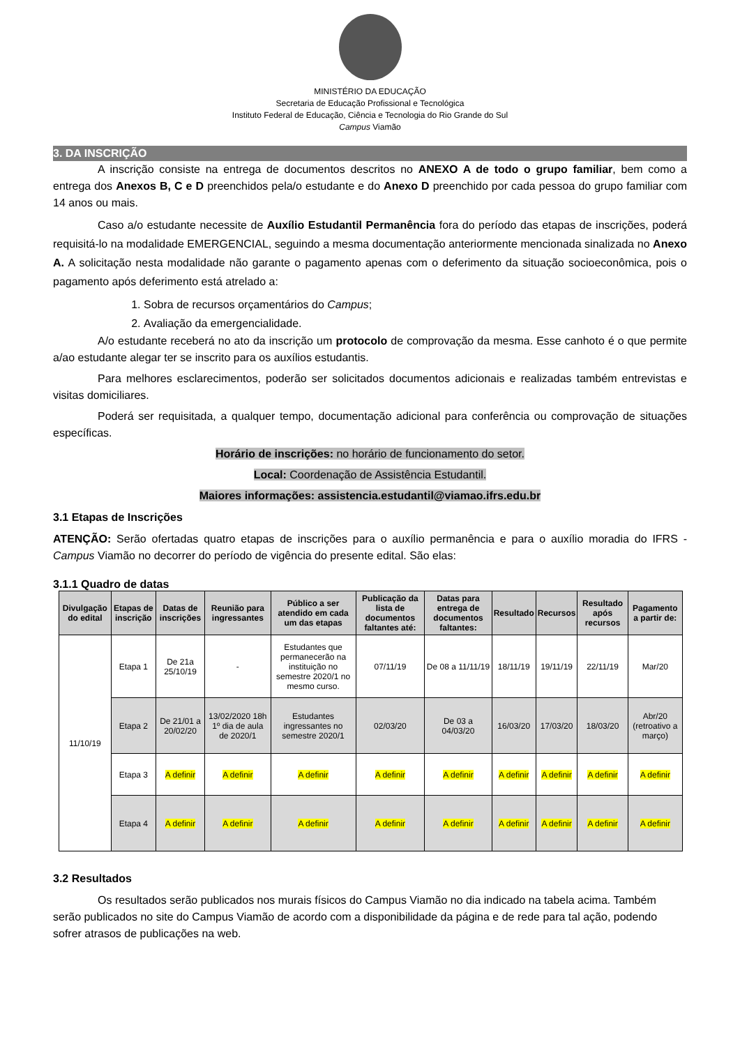MINISTÉRIO DA EDUCAÇÃO
Secretaria de Educação Profissional e Tecnológica
Instituto Federal de Educação, Ciência e Tecnologia do Rio Grande do Sul
Campus Viamão
3. DA INSCRIÇÃO
A inscrição consiste na entrega de documentos descritos no ANEXO A de todo o grupo familiar, bem como a entrega dos Anexos B, C e D preenchidos pela/o estudante e do Anexo D preenchido por cada pessoa do grupo familiar com 14 anos ou mais.
Caso a/o estudante necessite de Auxílio Estudantil Permanência fora do período das etapas de inscrições, poderá requisitá-lo na modalidade EMERGENCIAL, seguindo a mesma documentação anteriormente mencionada sinalizada no Anexo A. A solicitação nesta modalidade não garante o pagamento apenas com o deferimento da situação socioeconômica, pois o pagamento após deferimento está atrelado a:
1. Sobra de recursos orçamentários do Campus;
2. Avaliação da emergencialidade.
A/o estudante receberá no ato da inscrição um protocolo de comprovação da mesma. Esse canhoto é o que permite a/ao estudante alegar ter se inscrito para os auxílios estudantis.
Para melhores esclarecimentos, poderão ser solicitados documentos adicionais e realizadas também entrevistas e visitas domiciliares.
Poderá ser requisitada, a qualquer tempo, documentação adicional para conferência ou comprovação de situações específicas.
Horário de inscrições: no horário de funcionamento do setor.
Local: Coordenação de Assistência Estudantil.
Maiores informações: assistencia.estudantil@viamao.ifrs.edu.br
3.1 Etapas de Inscrições
ATENÇÃO: Serão ofertadas quatro etapas de inscrições para o auxílio permanência e para o auxílio moradia do IFRS - Campus Viamão no decorrer do período de vigência do presente edital. São elas:
3.1.1 Quadro de datas
| Divulgação do edital | Etapas de inscrição | Datas de inscrições | Reunião para ingressantes | Público a ser atendido em cada um das etapas | Publicação da lista de documentos faltantes até: | Datas para entrega de documentos faltantes: | Resultado | Recursos | Resultado após recursos | Pagamento a partir de: |
| --- | --- | --- | --- | --- | --- | --- | --- | --- | --- | --- |
| 11/10/19 | Etapa 1 | De 21a 25/10/19 | - | Estudantes que permanecerão na instituição no semestre 2020/1 no mesmo curso. | 07/11/19 | De 08 a 11/11/19 | 18/11/19 | 19/11/19 | 22/11/19 | Mar/20 |
| | Etapa 2 | De 21/01 a 20/02/20 | 13/02/2020 18h 1º dia de aula de 2020/1 | Estudantes ingressantes no semestre 2020/1 | 02/03/20 | De 03 a 04/03/20 | 16/03/20 | 17/03/20 | 18/03/20 | Abr/20 (retroativo a março) |
| | Etapa 3 | A definir | A definir | A definir | A definir | A definir | A definir | A definir | A definir | A definir |
| | Etapa 4 | A definir | A definir | A definir | A definir | A definir | A definir | A definir | A definir | A definir |
3.2 Resultados
Os resultados serão publicados nos murais físicos do Campus Viamão no dia indicado na tabela acima. Também serão publicados no site do Campus Viamão de acordo com a disponibilidade da página e de rede para tal ação, podendo sofrer atrasos de publicações na web.